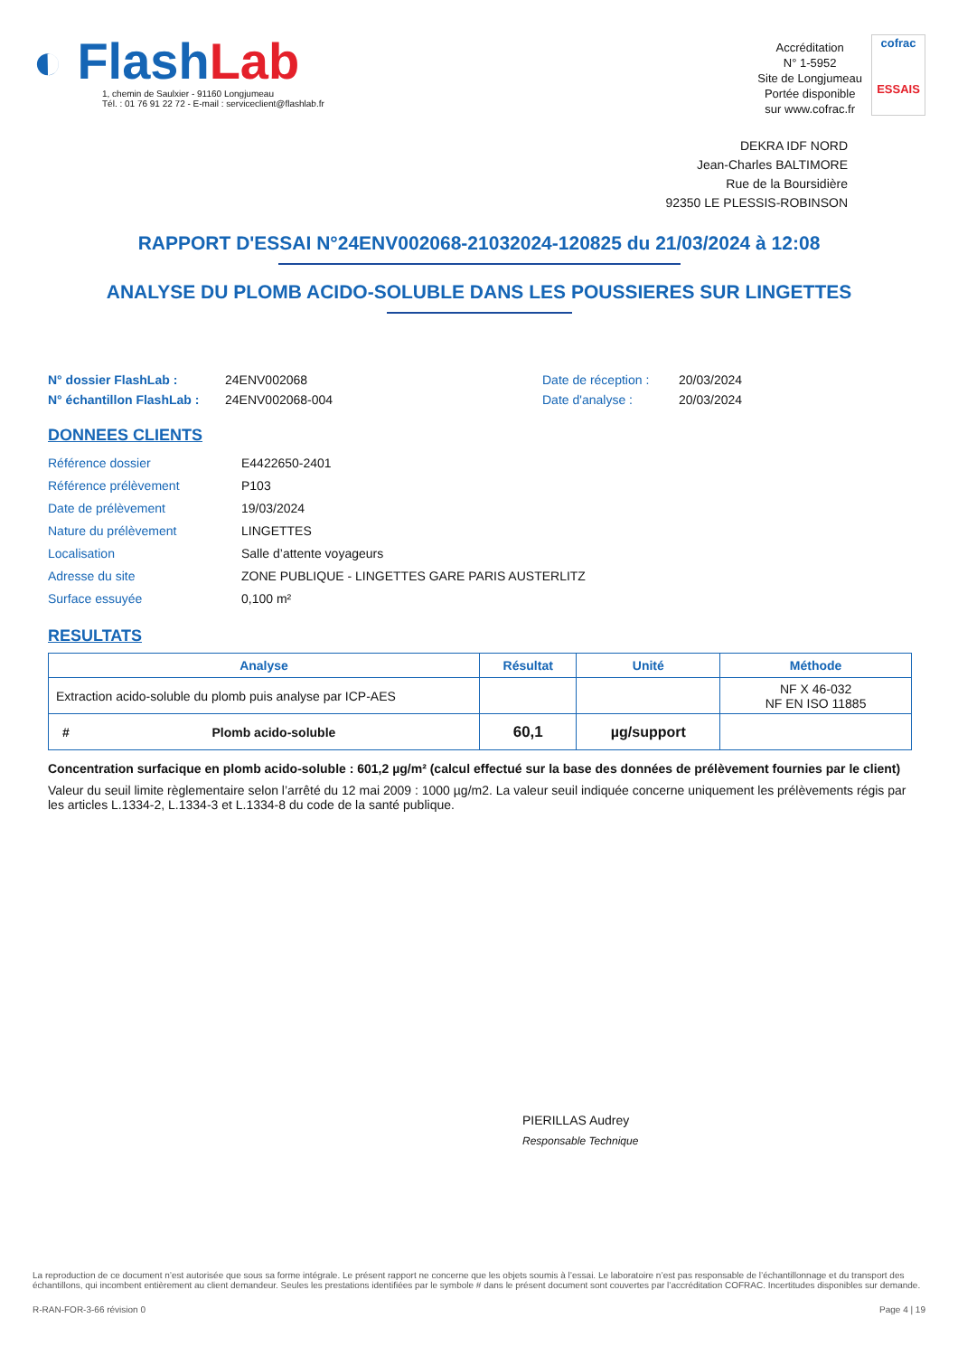◐ Flash Lab
1, chemin de Saulxier - 91160 Longjumeau
Tél. : 01 76 91 22 72 - E-mail : serviceclient@flashlab.fr
Accréditation
N° 1-5952
Site de Longjumeau
Portée disponible
sur www.cofrac.fr
cofrac
ESSAIS
DEKRA IDF NORD
Jean-Charles BALTIMORE
Rue de la Boursidière
92350 LE PLESSIS-ROBINSON
RAPPORT D'ESSAI N°24ENV002068-21032024-120825 du 21/03/2024 à 12:08
ANALYSE DU PLOMB ACIDO-SOLUBLE DANS LES POUSSIERES SUR LINGETTES
N° dossier FlashLab : 24ENV002068 Date de réception : 20/03/2024
N° échantillon FlashLab : 24ENV002068-004 Date d'analyse : 20/03/2024
DONNEES CLIENTS
Référence dossier
Référence prélèvement
Date de prélèvement
Nature du prélèvement
Localisation
Adresse du site
Surface essuyée
E4422650-2401
P103
19/03/2024
LINGETTES
Salle d’attente voyageurs
ZONE PUBLIQUE - LINGETTES GARE PARIS AUSTERLITZ
0,100 m²
RESULTATS
| Analyse | Résultat | Unité | Méthode |
| --- | --- | --- | --- |
| Extraction acido-soluble du plomb puis analyse par ICP-AES | | | NF X 46-032 NF EN ISO 11885 |
| # Plomb acido-soluble | 60,1 | µg/support | |
Concentration surfacique en plomb acido-soluble : 601,2 µg/m² (calcul effectué sur la base des données de prélèvement fournies par le client)
Valeur du seuil limite règlementaire selon l’arrêté du 12 mai 2009 : 1000 µg/m2. La valeur seuil indiquée concerne uniquement les prélèvements régis par les articles L.1334-2, L.1334-3 et L.1334-8 du code de la santé publique.
PIERILLAS Audrey
Responsable Technique
La reproduction de ce document n’est autorisée que sous sa forme intégrale. Le présent rapport ne concerne que les objets soumis à l’essai. Le laboratoire n’est pas responsable de l’échantillonnage et du transport des échantillons, qui incombent entièrement au client demandeur. Seules les prestations identifiées par le symbole # dans le présent document sont couvertes par l’accréditation COFRAC. Incertitudes disponibles sur demande.
R-RAN-FOR-3-66 révision 0 Page 4 | 19